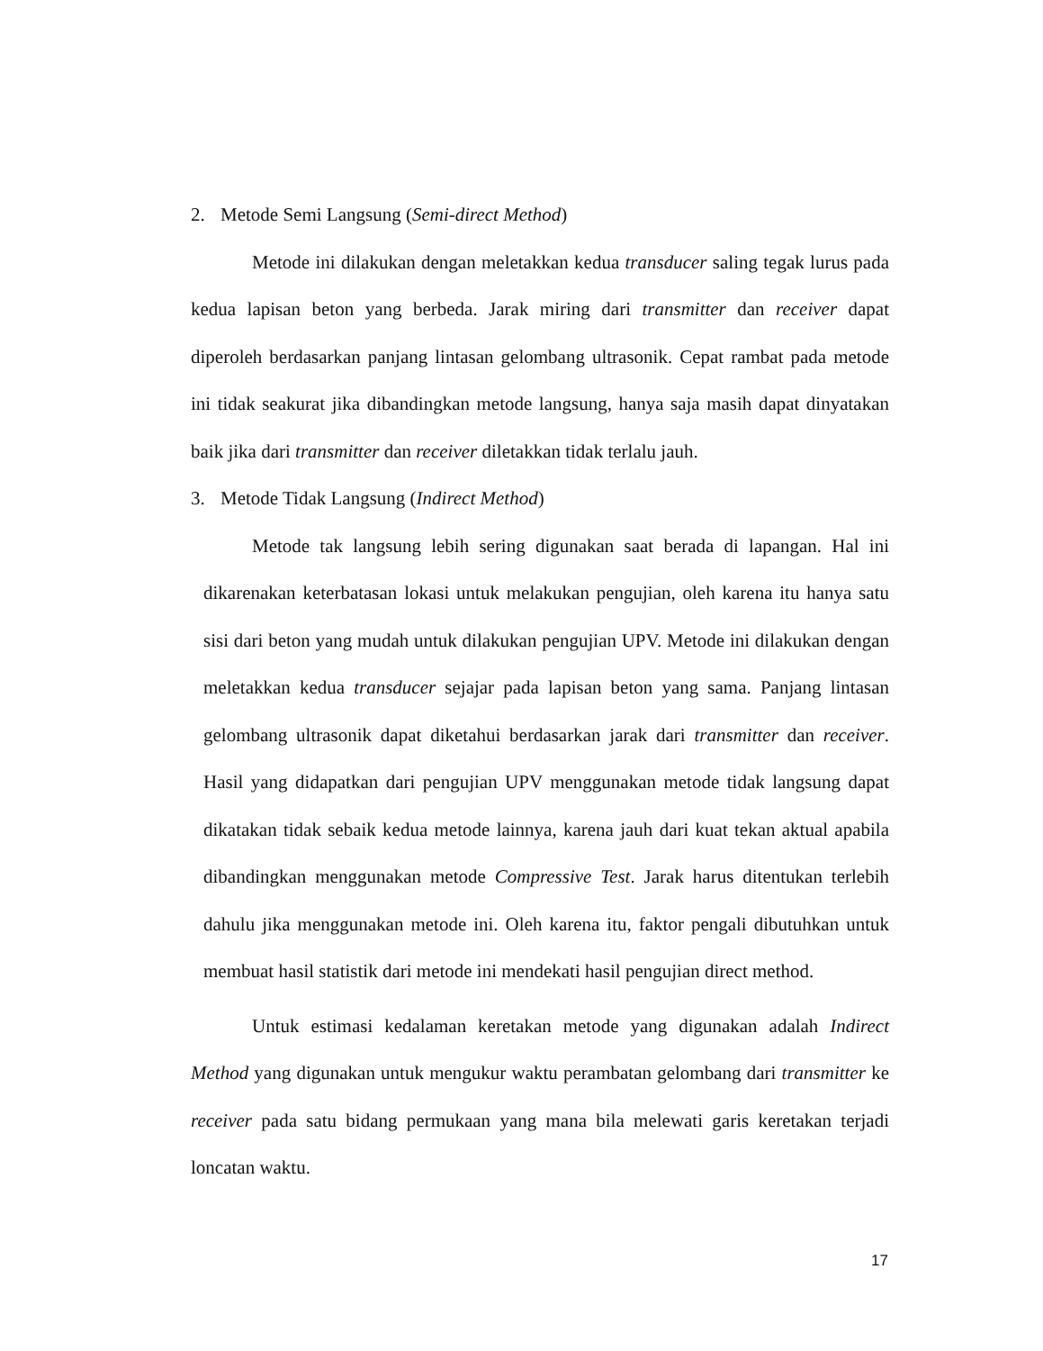2. Metode Semi Langsung (Semi-direct Method)
Metode ini dilakukan dengan meletakkan kedua transducer saling tegak lurus pada kedua lapisan beton yang berbeda. Jarak miring dari transmitter dan receiver dapat diperoleh berdasarkan panjang lintasan gelombang ultrasonik. Cepat rambat pada metode ini tidak seakurat jika dibandingkan metode langsung, hanya saja masih dapat dinyatakan baik jika dari transmitter dan receiver diletakkan tidak terlalu jauh.
3. Metode Tidak Langsung (Indirect Method)
Metode tak langsung lebih sering digunakan saat berada di lapangan. Hal ini dikarenakan keterbatasan lokasi untuk melakukan pengujian, oleh karena itu hanya satu sisi dari beton yang mudah untuk dilakukan pengujian UPV. Metode ini dilakukan dengan meletakkan kedua transducer sejajar pada lapisan beton yang sama. Panjang lintasan gelombang ultrasonik dapat diketahui berdasarkan jarak dari transmitter dan receiver. Hasil yang didapatkan dari pengujian UPV menggunakan metode tidak langsung dapat dikatakan tidak sebaik kedua metode lainnya, karena jauh dari kuat tekan aktual apabila dibandingkan menggunakan metode Compressive Test. Jarak harus ditentukan terlebih dahulu jika menggunakan metode ini. Oleh karena itu, faktor pengali dibutuhkan untuk membuat hasil statistik dari metode ini mendekati hasil pengujian direct method.
Untuk estimasi kedalaman keretakan metode yang digunakan adalah Indirect Method yang digunakan untuk mengukur waktu perambatan gelombang dari transmitter ke receiver pada satu bidang permukaan yang mana bila melewati garis keretakan terjadi loncatan waktu.
17